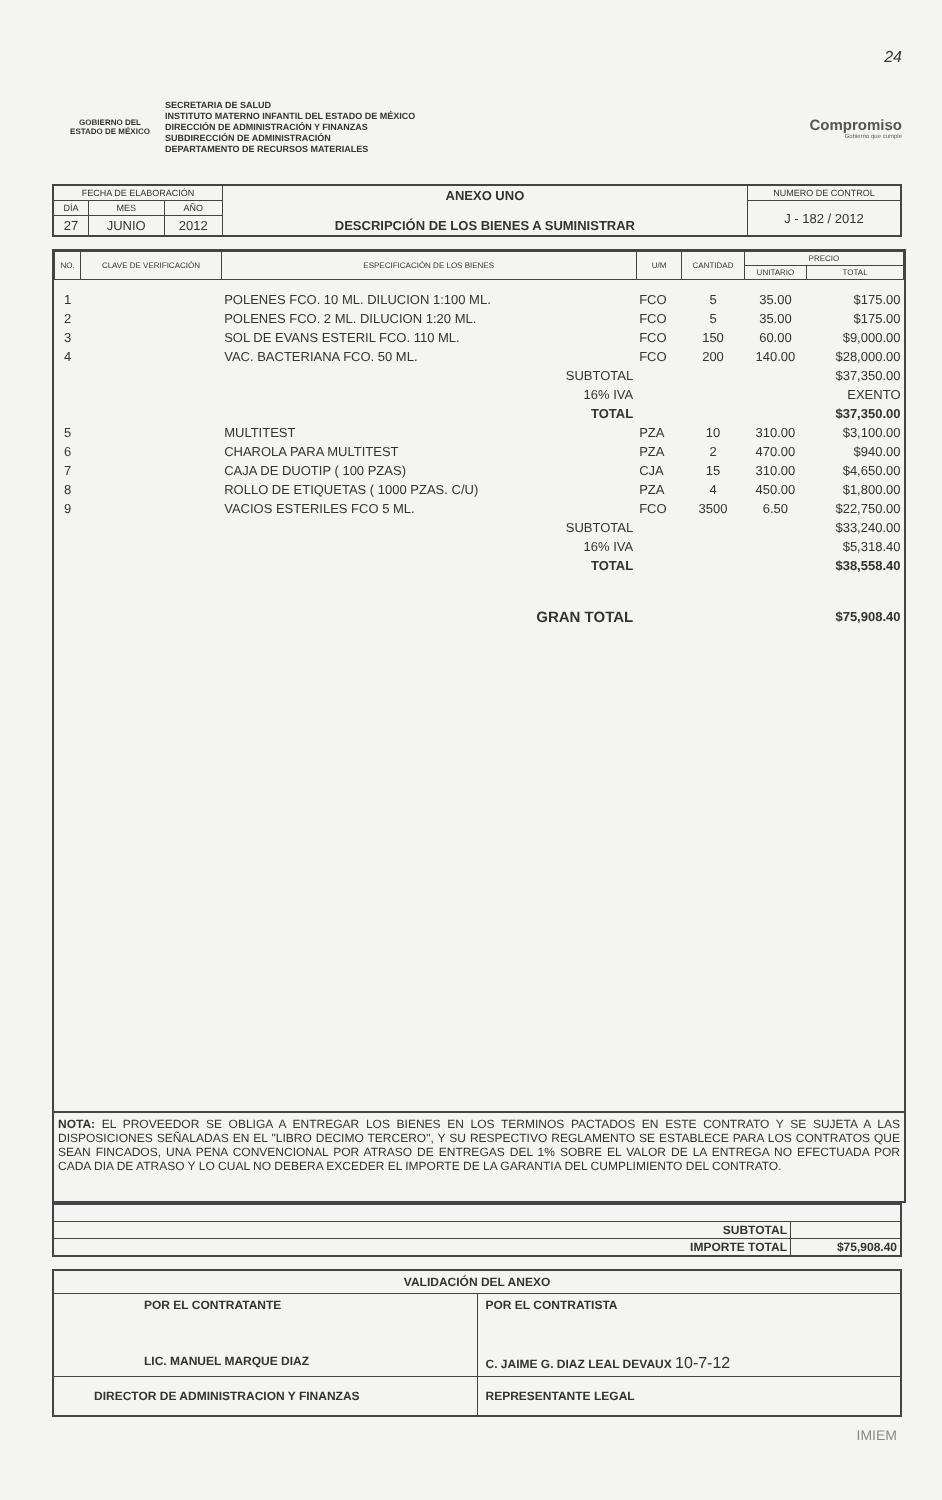24
GOBIERNO DEL
ESTADO DE MÉXICO
SECRETARIA DE SALUD
INSTITUTO MATERNO INFANTIL DEL ESTADO DE MÉXICO
DIRECCIÓN DE ADMINISTRACIÓN Y FINANZAS
SUBDIRECCIÓN DE ADMINISTRACIÓN
DEPARTAMENTO DE RECURSOS MATERIALES
Compromiso
Gobierno que cumple
| FECHA DE ELABORACIÓN | | | ANEXO UNO DESCRIPCIÓN DE LOS BIENES A SUMINISTRAR | NUMERO DE CONTROL |
| DÍA | MES | AÑO | | J - 182 / 2012 |
| 27 | JUNIO | 2012 | | |
| NO. | CLAVE DE VERIFICACIÓN | ESPECIFICACIÓN DE LOS BIENES | U/M | CANTIDAD | PRECIO | |
| --- | --- | --- | --- | --- | --- | --- |
| | | | | | UNITARIO | TOTAL |
| 1 | | POLENES FCO. 10 ML. DILUCION 1:100 ML. | FCO | 5 | 35.00 | $175.00 |
| 2 | | POLENES FCO. 2 ML. DILUCION 1:20 ML. | FCO | 5 | 35.00 | $175.00 |
| 3 | | SOL DE EVANS ESTERIL FCO. 110 ML. | FCO | 150 | 60.00 | $9,000.00 |
| 4 | | VAC. BACTERIANA FCO. 50 ML. | FCO | 200 | 140.00 | $28,000.00 |
| | | SUBTOTAL | | | | $37,350.00 |
| | | 16% IVA | | | | EXENTO |
| | | TOTAL | | | | $37,350.00 |
| 5 | | MULTITEST | PZA | 10 | 310.00 | $3,100.00 |
| 6 | | CHAROLA PARA MULTITEST | PZA | 2 | 470.00 | $940.00 |
| 7 | | CAJA DE DUOTIP ( 100 PZAS) | CJA | 15 | 310.00 | $4,650.00 |
| 8 | | ROLLO DE ETIQUETAS ( 1000 PZAS. C/U) | PZA | 4 | 450.00 | $1,800.00 |
| 9 | | VACIOS ESTERILES FCO 5 ML. | FCO | 3500 | 6.50 | $22,750.00 |
| | | SUBTOTAL | | | | $33,240.00 |
| | | 16% IVA | | | | $5,318.40 |
| | | TOTAL | | | | $38,558.40 |
| | | GRAN TOTAL | | | | $75,908.40 |
NOTA: EL PROVEEDOR SE OBLIGA A ENTREGAR LOS BIENES EN LOS TERMINOS PACTADOS EN ESTE CONTRATO Y SE SUJETA A LAS DISPOSICIONES SEÑALADAS EN EL "LIBRO DECIMO TERCERO", Y SU RESPECTIVO REGLAMENTO SE ESTABLECE PARA LOS CONTRATOS QUE SEAN FINCADOS, UNA PENA CONVENCIONAL POR ATRASO DE ENTREGAS DEL 1% SOBRE EL VALOR DE LA ENTREGA NO EFECTUADA POR CADA DIA DE ATRASO Y LO CUAL NO DEBERA EXCEDER EL IMPORTE DE LA GARANTIA DEL CUMPLIMIENTO DEL CONTRATO.
| SUBTOTAL | |
| IMPORTE TOTAL | $75,908.40 |
| VALIDACIÓN DEL ANEXO | |
| POR EL CONTRATANTE LIC. MANUEL MARQUE DIAZ | POR EL CONTRATISTA C. JAIME G. DIAZ LEAL DEVAUX 10-7-12 |
| DIRECTOR DE ADMINISTRACION Y FINANZAS | REPRESENTANTE LEGAL |
IMIEM